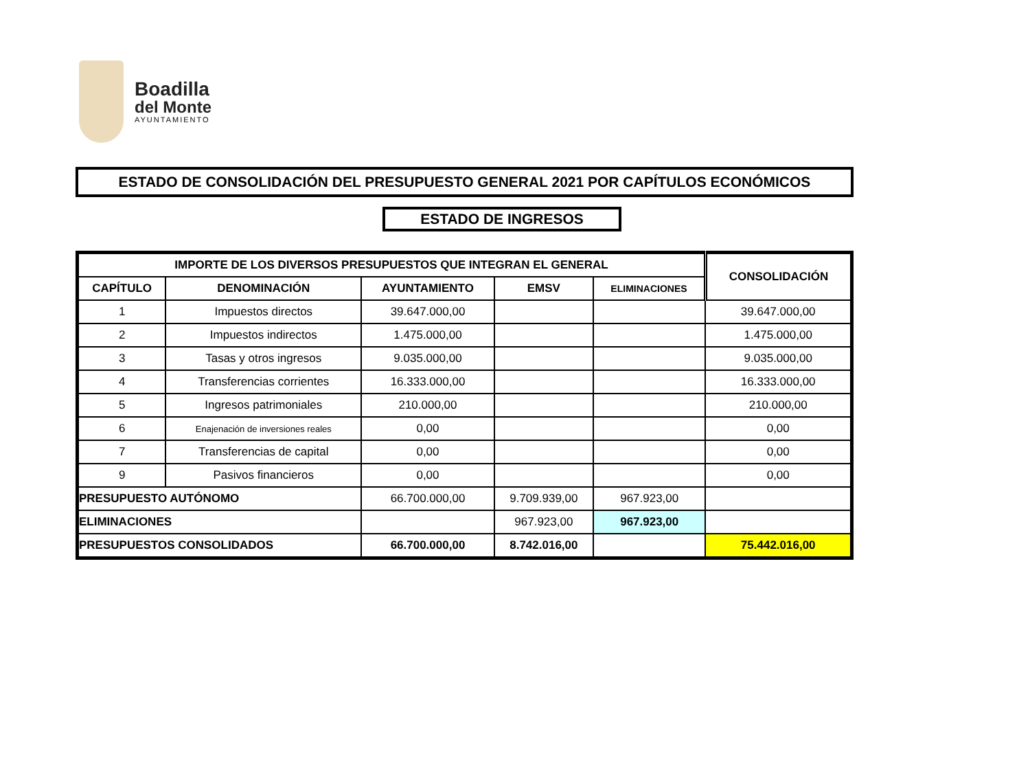Boadilla
del Monte
AYUNTAMIENTO
ESTADO DE CONSOLIDACIÓN DEL PRESUPUESTO GENERAL 2021 POR CAPÍTULOS ECONÓMICOS
ESTADO DE INGRESOS
| IMPORTE DE LOS DIVERSOS PRESUPUESTOS QUE INTEGRAN EL GENERAL | | | | | CONSOLIDACIÓN |
| --- | --- | --- | --- | --- | --- |
| CAPÍTULO | DENOMINACIÓN | AYUNTAMIENTO | EMSV | ELIMINACIONES | |
| 1 | Impuestos directos | 39.647.000,00 | | | 39.647.000,00 |
| 2 | Impuestos indirectos | 1.475.000,00 | | | 1.475.000,00 |
| 3 | Tasas y otros ingresos | 9.035.000,00 | | | 9.035.000,00 |
| 4 | Transferencias corrientes | 16.333.000,00 | | | 16.333.000,00 |
| 5 | Ingresos patrimoniales | 210.000,00 | | | 210.000,00 |
| 6 | Enajenación de inversiones reales | 0,00 | | | 0,00 |
| 7 | Transferencias de capital | 0,00 | | | 0,00 |
| 9 | Pasivos financieros | 0,00 | | | 0,00 |
| PRESUPUESTO AUTÓNOMO | | 66.700.000,00 | 9.709.939,00 | 967.923,00 | |
| ELIMINACIONES | | | 967.923,00 | 967.923,00 | |
| PRESUPUESTOS CONSOLIDADOS | | 66.700.000,00 | 8.742.016,00 | | 75.442.016,00 |